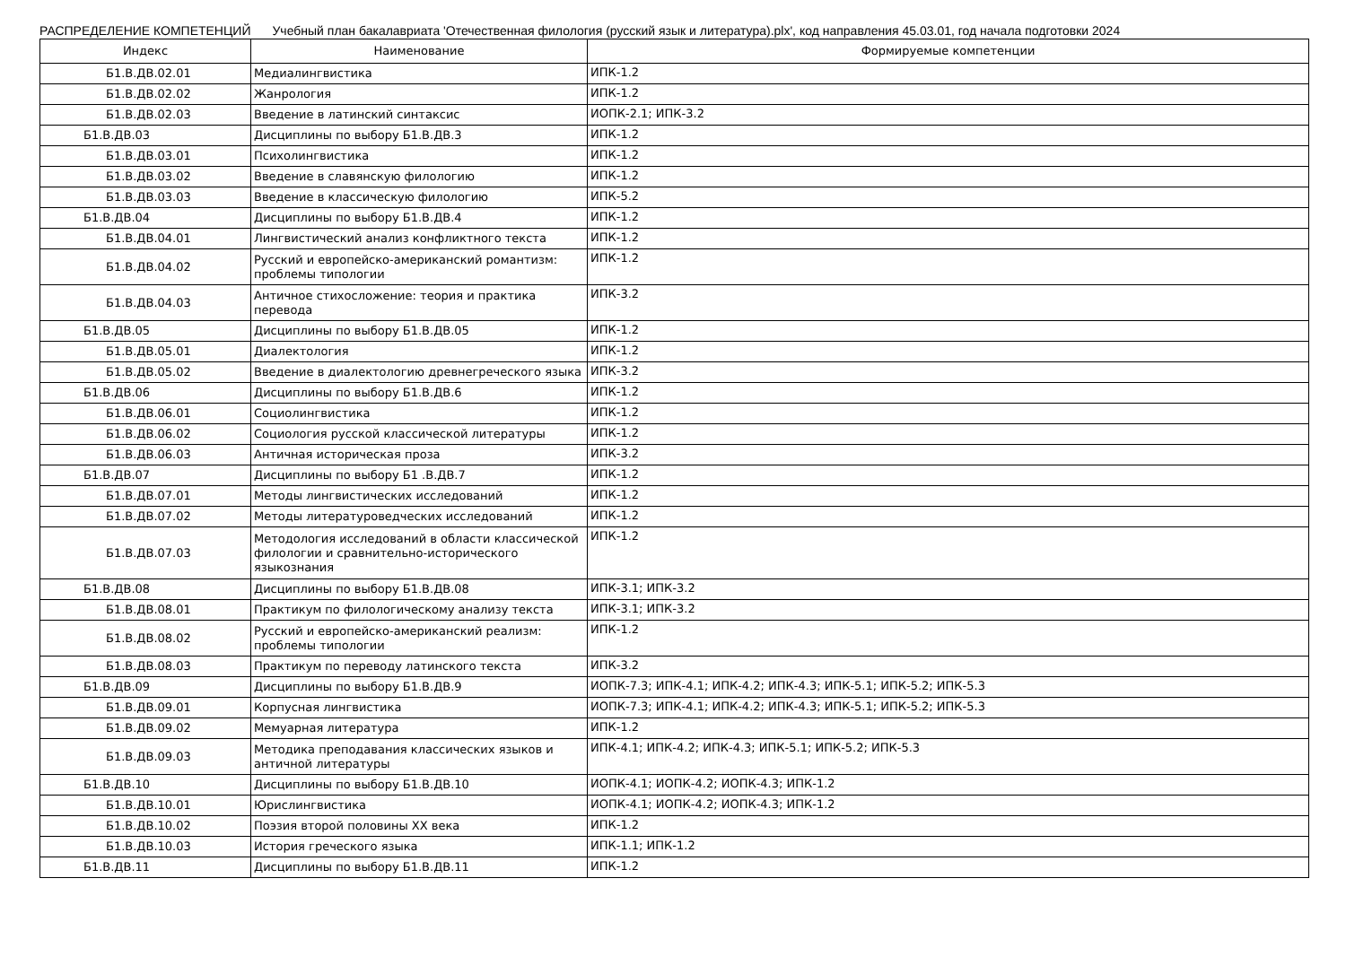РАСПРЕДЕЛЕНИЕ КОМПЕТЕНЦИЙ Учебный план бакалавриата 'Отечественная филология (русский язык и литература).plx', код направления 45.03.01, год начала подготовки 2024
| Индекс | Наименование | Формируемые компетенции |
| --- | --- | --- |
| Б1.В.ДВ.02.01 | Медиалингвистика | ИПК-1.2 |
| Б1.В.ДВ.02.02 | Жанрология | ИПК-1.2 |
| Б1.В.ДВ.02.03 | Введение в латинский синтаксис | ИОПК-2.1; ИПК-3.2 |
| Б1.В.ДВ.03 | Дисциплины по выбору Б1.В.ДВ.3 | ИПК-1.2 |
| Б1.В.ДВ.03.01 | Психолингвистика | ИПК-1.2 |
| Б1.В.ДВ.03.02 | Введение в славянскую филологию | ИПК-1.2 |
| Б1.В.ДВ.03.03 | Введение в классическую филологию | ИПК-5.2 |
| Б1.В.ДВ.04 | Дисциплины по выбору Б1.В.ДВ.4 | ИПК-1.2 |
| Б1.В.ДВ.04.01 | Лингвистический анализ конфликтного текста | ИПК-1.2 |
| Б1.В.ДВ.04.02 | Русский и европейско-американский романтизм: проблемы типологии | ИПК-1.2 |
| Б1.В.ДВ.04.03 | Античное стихосложение: теория и практика перевода | ИПК-3.2 |
| Б1.В.ДВ.05 | Дисциплины по выбору Б1.В.ДВ.05 | ИПК-1.2 |
| Б1.В.ДВ.05.01 | Диалектология | ИПК-1.2 |
| Б1.В.ДВ.05.02 | Введение в диалектологию древнегреческого языка | ИПК-3.2 |
| Б1.В.ДВ.06 | Дисциплины по выбору Б1.В.ДВ.6 | ИПК-1.2 |
| Б1.В.ДВ.06.01 | Социолингвистика | ИПК-1.2 |
| Б1.В.ДВ.06.02 | Социология русской классической литературы | ИПК-1.2 |
| Б1.В.ДВ.06.03 | Античная историческая проза | ИПК-3.2 |
| Б1.В.ДВ.07 | Дисциплины по выбору Б1 .В.ДВ.7 | ИПК-1.2 |
| Б1.В.ДВ.07.01 | Методы лингвистических исследований | ИПК-1.2 |
| Б1.В.ДВ.07.02 | Методы литературоведческих исследований | ИПК-1.2 |
| Б1.В.ДВ.07.03 | Методология исследований в области классической филологии и сравнительно-исторического языкознания | ИПК-1.2 |
| Б1.В.ДВ.08 | Дисциплины по выбору Б1.В.ДВ.08 | ИПК-3.1; ИПК-3.2 |
| Б1.В.ДВ.08.01 | Практикум по филологическому анализу текста | ИПК-3.1; ИПК-3.2 |
| Б1.В.ДВ.08.02 | Русский и европейско-американский реализм: проблемы типологии | ИПК-1.2 |
| Б1.В.ДВ.08.03 | Практикум по переводу латинского текста | ИПК-3.2 |
| Б1.В.ДВ.09 | Дисциплины по выбору Б1.В.ДВ.9 | ИОПК-7.3; ИПК-4.1; ИПК-4.2; ИПК-4.3; ИПК-5.1; ИПК-5.2; ИПК-5.3 |
| Б1.В.ДВ.09.01 | Корпусная лингвистика | ИОПК-7.3; ИПК-4.1; ИПК-4.2; ИПК-4.3; ИПК-5.1; ИПК-5.2; ИПК-5.3 |
| Б1.В.ДВ.09.02 | Мемуарная литература | ИПК-1.2 |
| Б1.В.ДВ.09.03 | Методика преподавания классических языков и античной литературы | ИПК-4.1; ИПК-4.2; ИПК-4.3; ИПК-5.1; ИПК-5.2; ИПК-5.3 |
| Б1.В.ДВ.10 | Дисциплины по выбору Б1.В.ДВ.10 | ИОПК-4.1; ИОПК-4.2; ИОПК-4.3; ИПК-1.2 |
| Б1.В.ДВ.10.01 | Юрислингвистика | ИОПК-4.1; ИОПК-4.2; ИОПК-4.3; ИПК-1.2 |
| Б1.В.ДВ.10.02 | Поэзия второй половины XX века | ИПК-1.2 |
| Б1.В.ДВ.10.03 | История греческого языка | ИПК-1.1; ИПК-1.2 |
| Б1.В.ДВ.11 | Дисциплины по выбору Б1.В.ДВ.11 | ИПК-1.2 |